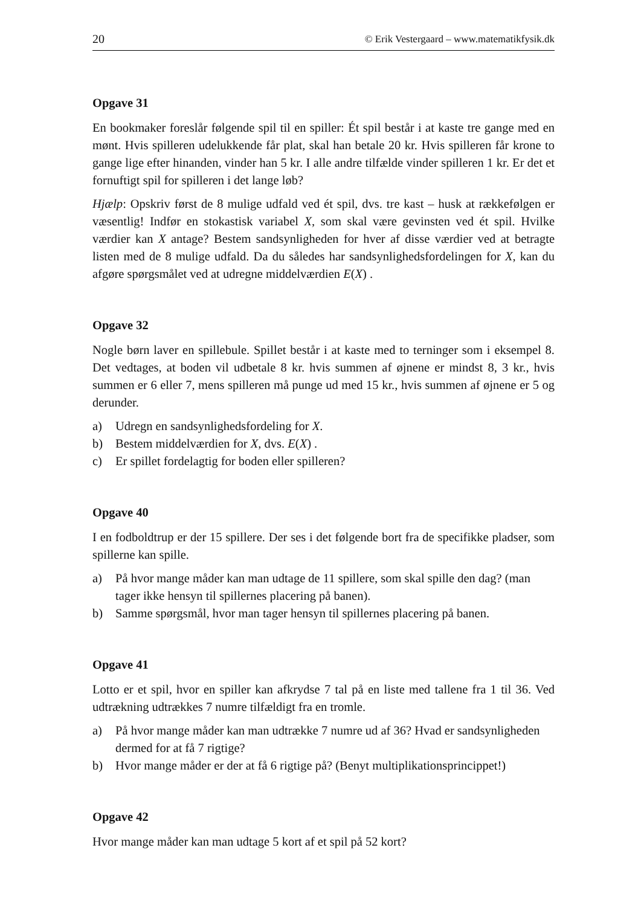20 © Erik Vestergaard – www.matematikfysik.dk
Opgave 31
En bookmaker foreslår følgende spil til en spiller: Ét spil består i at kaste tre gange med en mønt. Hvis spilleren udelukkende får plat, skal han betale 20 kr. Hvis spilleren får krone to gange lige efter hinanden, vinder han 5 kr. I alle andre tilfælde vinder spilleren 1 kr. Er det et fornuftigt spil for spilleren i det lange løb?
Hjælp: Opskriv først de 8 mulige udfald ved ét spil, dvs. tre kast – husk at rækkefølgen er væsentlig! Indfør en stokastisk variabel X, som skal være gevinsten ved ét spil. Hvilke værdier kan X antage? Bestem sandsynligheden for hver af disse værdier ved at betragte listen med de 8 mulige udfald. Da du således har sandsynlighedsfordelingen for X, kan du afgøre spørgsmålet ved at udregne middelværdien E(X) .
Opgave 32
Nogle børn laver en spillebule. Spillet består i at kaste med to terninger som i eksempel 8. Det vedtages, at boden vil udbetale 8 kr. hvis summen af øjnene er mindst 8, 3 kr., hvis summen er 6 eller 7, mens spilleren må punge ud med 15 kr., hvis summen af øjnene er 5 og derunder.
a) Udregn en sandsynlighedsfordeling for X.
b) Bestem middelværdien for X, dvs. E(X) .
c) Er spillet fordelagtig for boden eller spilleren?
Opgave 40
I en fodboldtrup er der 15 spillere. Der ses i det følgende bort fra de specifikke pladser, som spillerne kan spille.
a) På hvor mange måder kan man udtage de 11 spillere, som skal spille den dag? (man tager ikke hensyn til spillernes placering på banen).
b) Samme spørgsmål, hvor man tager hensyn til spillernes placering på banen.
Opgave 41
Lotto er et spil, hvor en spiller kan afkrydse 7 tal på en liste med tallene fra 1 til 36. Ved udtrækning udtrækkes 7 numre tilfældigt fra en tromle.
a) På hvor mange måder kan man udtrække 7 numre ud af 36? Hvad er sandsynligheden dermed for at få 7 rigtige?
b) Hvor mange måder er der at få 6 rigtige på? (Benyt multiplikationsprincippet!)
Opgave 42
Hvor mange måder kan man udtage 5 kort af et spil på 52 kort?